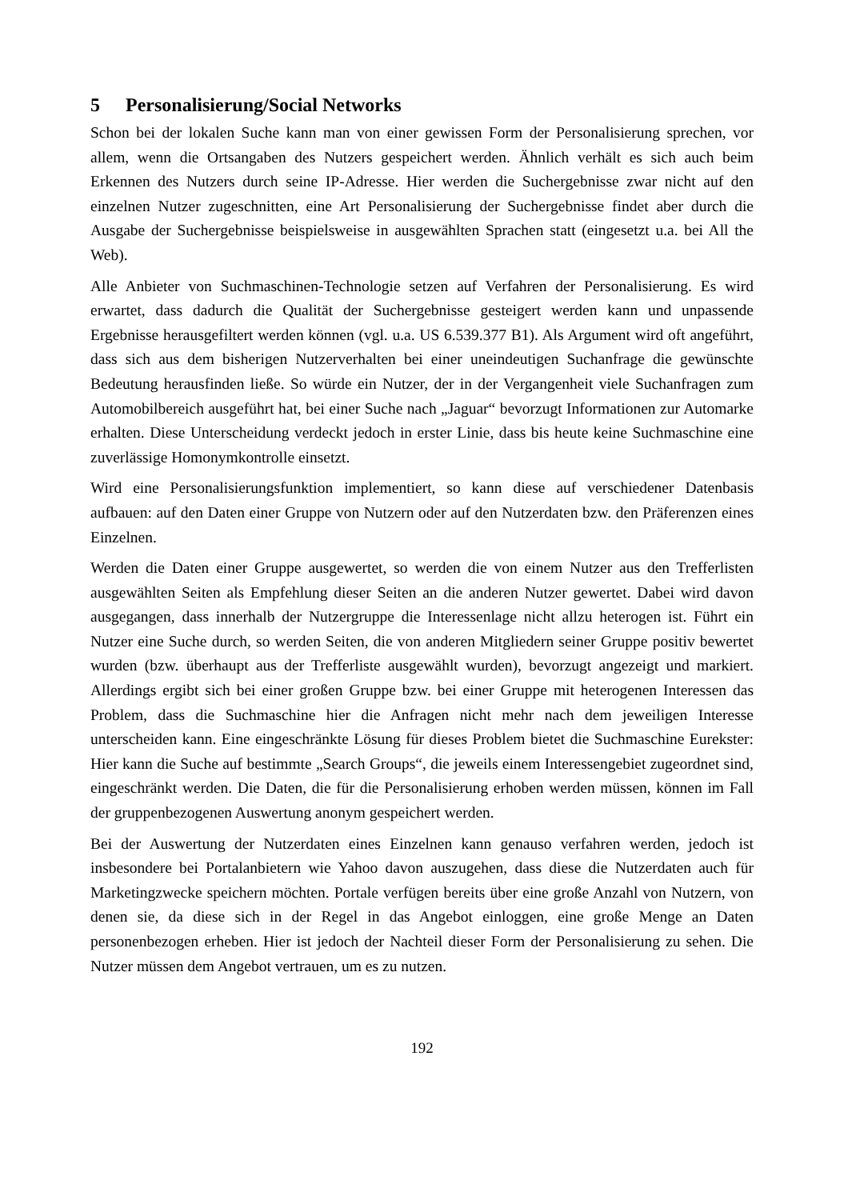5 Personalisierung/Social Networks
Schon bei der lokalen Suche kann man von einer gewissen Form der Personalisierung sprechen, vor allem, wenn die Ortsangaben des Nutzers gespeichert werden. Ähnlich verhält es sich auch beim Erkennen des Nutzers durch seine IP-Adresse. Hier werden die Suchergebnisse zwar nicht auf den einzelnen Nutzer zugeschnitten, eine Art Personalisierung der Suchergebnisse findet aber durch die Ausgabe der Suchergebnisse beispielsweise in ausgewählten Sprachen statt (eingesetzt u.a. bei All the Web).
Alle Anbieter von Suchmaschinen-Technologie setzen auf Verfahren der Personalisierung. Es wird erwartet, dass dadurch die Qualität der Suchergebnisse gesteigert werden kann und unpassende Ergebnisse herausgefiltert werden können (vgl. u.a. US 6.539.377 B1). Als Argument wird oft angeführt, dass sich aus dem bisherigen Nutzerverhalten bei einer uneindeutigen Suchanfrage die gewünschte Bedeutung herausfinden ließe. So würde ein Nutzer, der in der Vergangenheit viele Suchanfragen zum Automobilbereich ausgeführt hat, bei einer Suche nach „Jaguar“ bevorzugt Informationen zur Automarke erhalten. Diese Unterscheidung verdeckt jedoch in erster Linie, dass bis heute keine Suchmaschine eine zuverlässige Homonymkontrolle einsetzt.
Wird eine Personalisierungsfunktion implementiert, so kann diese auf verschiedener Datenbasis aufbauen: auf den Daten einer Gruppe von Nutzern oder auf den Nutzerdaten bzw. den Präferenzen eines Einzelnen.
Werden die Daten einer Gruppe ausgewertet, so werden die von einem Nutzer aus den Trefferlisten ausgewählten Seiten als Empfehlung dieser Seiten an die anderen Nutzer gewertet. Dabei wird davon ausgegangen, dass innerhalb der Nutzergruppe die Interessenlage nicht allzu heterogen ist. Führt ein Nutzer eine Suche durch, so werden Seiten, die von anderen Mitgliedern seiner Gruppe positiv bewertet wurden (bzw. überhaupt aus der Trefferliste ausgewählt wurden), bevorzugt angezeigt und markiert. Allerdings ergibt sich bei einer großen Gruppe bzw. bei einer Gruppe mit heterogenen Interessen das Problem, dass die Suchmaschine hier die Anfragen nicht mehr nach dem jeweiligen Interesse unterscheiden kann. Eine eingeschränkte Lösung für dieses Problem bietet die Suchmaschine Eurekster: Hier kann die Suche auf bestimmte „Search Groups“, die jeweils einem Interessengebiet zugeordnet sind, eingeschränkt werden. Die Daten, die für die Personalisierung erhoben werden müssen, können im Fall der gruppenbezogenen Auswertung anonym gespeichert werden.
Bei der Auswertung der Nutzerdaten eines Einzelnen kann genauso verfahren werden, jedoch ist insbesondere bei Portalanbietern wie Yahoo davon auszugehen, dass diese die Nutzerdaten auch für Marketingzwecke speichern möchten. Portale verfügen bereits über eine große Anzahl von Nutzern, von denen sie, da diese sich in der Regel in das Angebot einloggen, eine große Menge an Daten personenbezogen erheben. Hier ist jedoch der Nachteil dieser Form der Personalisierung zu sehen. Die Nutzer müssen dem Angebot vertrauen, um es zu nutzen.
192